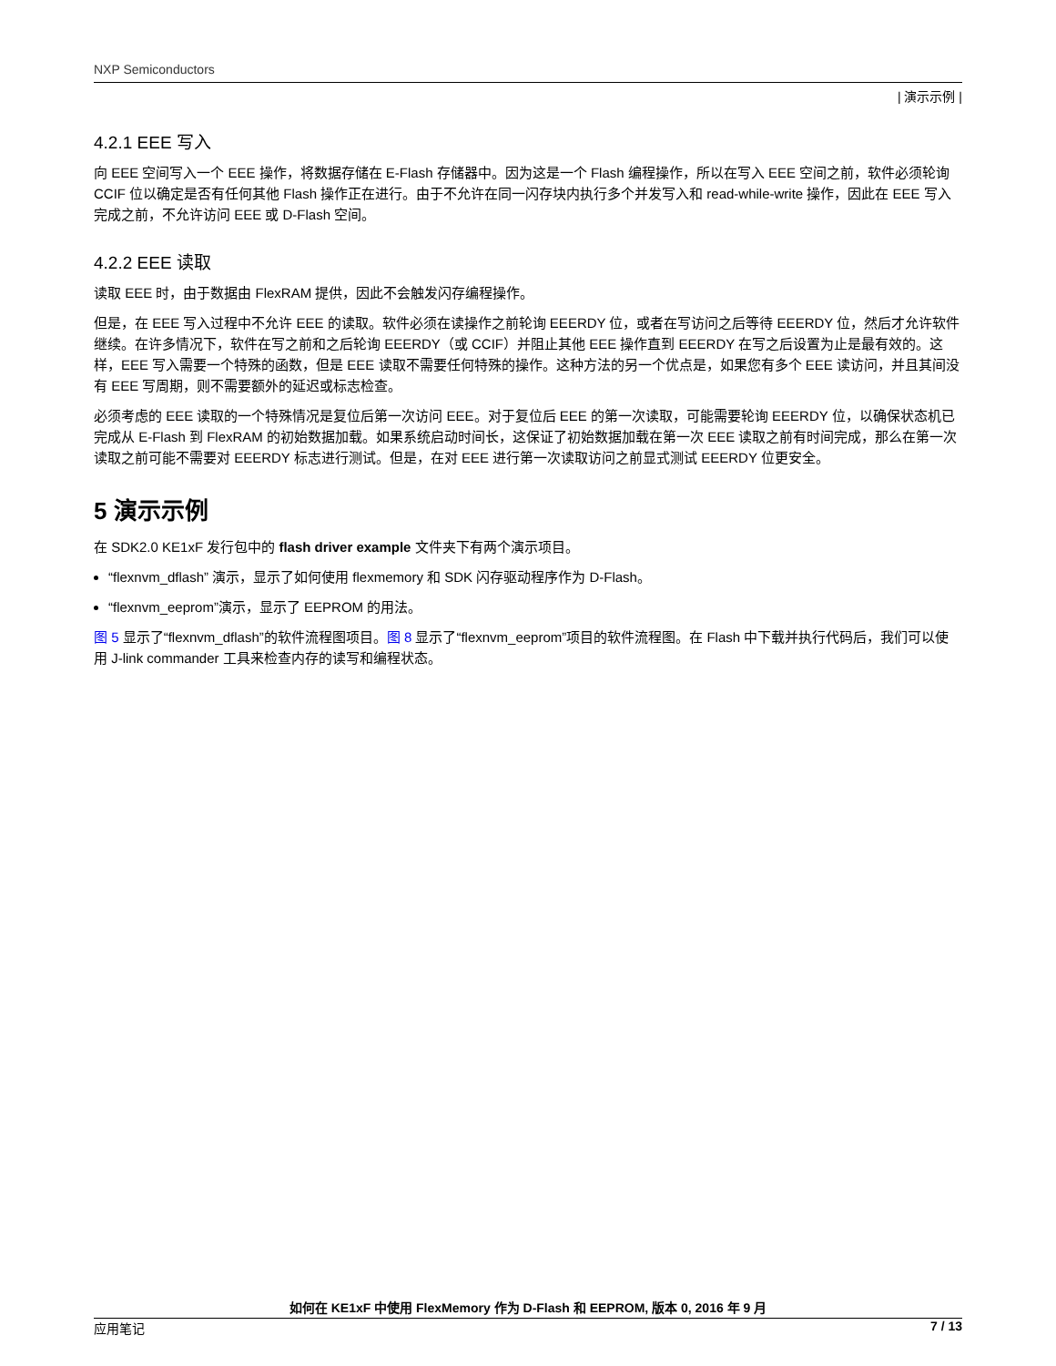NXP Semiconductors
| 演示示例 |
4.2.1 EEE 写入
向 EEE 空间写入一个 EEE 操作，将数据存储在 E-Flash 存储器中。因为这是一个 Flash 编程操作，所以在写入 EEE 空间之前，软件必须轮询 CCIF 位以确定是否有任何其他 Flash 操作正在进行。由于不允许在同一闪存块内执行多个并发写入和 read-while-write 操作，因此在 EEE 写入完成之前，不允许访问 EEE 或 D-Flash 空间。
4.2.2 EEE 读取
读取 EEE 时，由于数据由 FlexRAM 提供，因此不会触发闪存编程操作。
但是，在 EEE 写入过程中不允许 EEE 的读取。软件必须在读操作之前轮询 EEERDY 位，或者在写访问之后等待 EEERDY 位，然后才允许软件继续。在许多情况下，软件在写之前和之后轮询 EEERDY（或 CCIF）并阻止其他 EEE 操作直到 EEERDY 在写之后设置为止是最有效的。这样，EEE 写入需要一个特殊的函数，但是 EEE 读取不需要任何特殊的操作。这种方法的另一个优点是，如果您有多个 EEE 读访问，并且其间没有 EEE 写周期，则不需要额外的延迟或标志检查。
必须考虑的 EEE 读取的一个特殊情况是复位后第一次访问 EEE。对于复位后 EEE 的第一次读取，可能需要轮询 EEERDY 位，以确保状态机已完成从 E-Flash 到 FlexRAM 的初始数据加载。如果系统启动时间长，这保证了初始数据加载在第一次 EEE 读取之前有时间完成，那么在第一次读取之前可能不需要对 EEERDY 标志进行测试。但是，在对 EEE 进行第一次读取访问之前显式测试 EEERDY 位更安全。
5 演示示例
在 SDK2.0 KE1xF 发行包中的 flash driver example 文件夹下有两个演示项目。
“flexnvm_dflash” 演示，显示了如何使用 flexmemory 和 SDK 闪存驱动程序作为 D-Flash。
“flexnvm_eeprom”演示，显示了 EEPROM 的用法。
图 5 显示了“flexnvm_dflash”的软件流程图项目。图 8 显示了“flexnvm_eeprom”项目的软件流程图。在 Flash 中下载并执行代码后，我们可以使用 J-link commander 工具来检查内存的读写和编程状态。
如何在 KE1xF 中使用 FlexMemory 作为 D-Flash 和 EEPROM, 版本 0, 2016 年 9 月
应用笔记 7 / 13